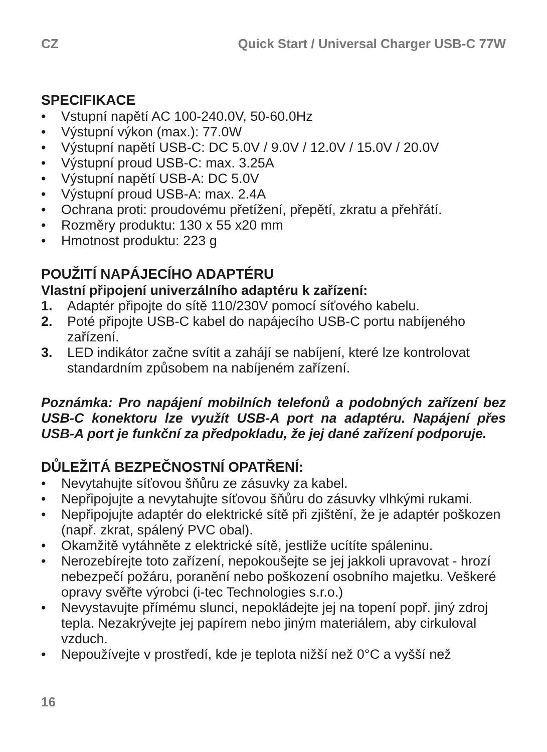CZ Quick Start / Universal Charger USB-C 77W
SPECIFIKACE
• Vstupní napětí AC 100-240.0V, 50-60.0Hz
• Výstupní výkon (max.): 77.0W
• Výstupní napětí USB-C: DC 5.0V / 9.0V / 12.0V / 15.0V / 20.0V
• Výstupní proud USB-C: max. 3.25A
• Výstupní napětí USB-A: DC 5.0V
• Výstupní proud USB-A: max. 2.4A
• Ochrana proti: proudovému přetížení, přepětí, zkratu a přehřátí.
• Rozměry produktu: 130 x 55 x20 mm
• Hmotnost produktu: 223 g
POUŽITÍ NAPÁJECÍHO ADAPTÉRU
Vlastní připojení univerzálního adaptéru k zařízení:
1. Adaptér připojte do sítě 110/230V pomocí síťového kabelu.
2. Poté připojte USB-C kabel do napájecího USB-C portu nabíjeného zařízení.
3. LED indikátor začne svítit a zahájí se nabíjení, které lze kontrolovat standardním způsobem na nabíjeném zařízení.
Poznámka: Pro napájení mobilních telefonů a podobných zařízení bez USB-C konektoru lze využít USB-A port na adaptéru. Napájení přes USB-A port je funkční za předpokladu, že jej dané zařízení podporuje.
DŮLEŽITÁ BEZPEČNOSTNÍ OPATŘENÍ:
• Nevytahujte síťovou šňůru ze zásuvky za kabel.
• Nepřipojujte a nevytahujte síťovou šňůru do zásuvky vlhkými rukami.
• Nepřipojujte adaptér do elektrické sítě při zjištění, že je adaptér poškozen (např. zkrat, spálený PVC obal).
• Okamžitě vytáhněte z elektrické sítě, jestliže ucítíte spáleninu.
• Nerozebírejte toto zařízení, nepokoušejte se jej jakkoli upravovat - hrozí nebezpečí požáru, poranění nebo poškození osobního majetku. Veškeré opravy svěřte výrobci (i-tec Technologies s.r.o.)
• Nevystavujte přímému slunci, nepokládejte jej na topení popř. jiný zdroj tepla. Nezakrývejte jej papírem nebo jiným materiálem, aby cirkuloval vzduch.
• Nepoužívejte v prostředí, kde je teplota nižší než 0°C a vyšší než
16